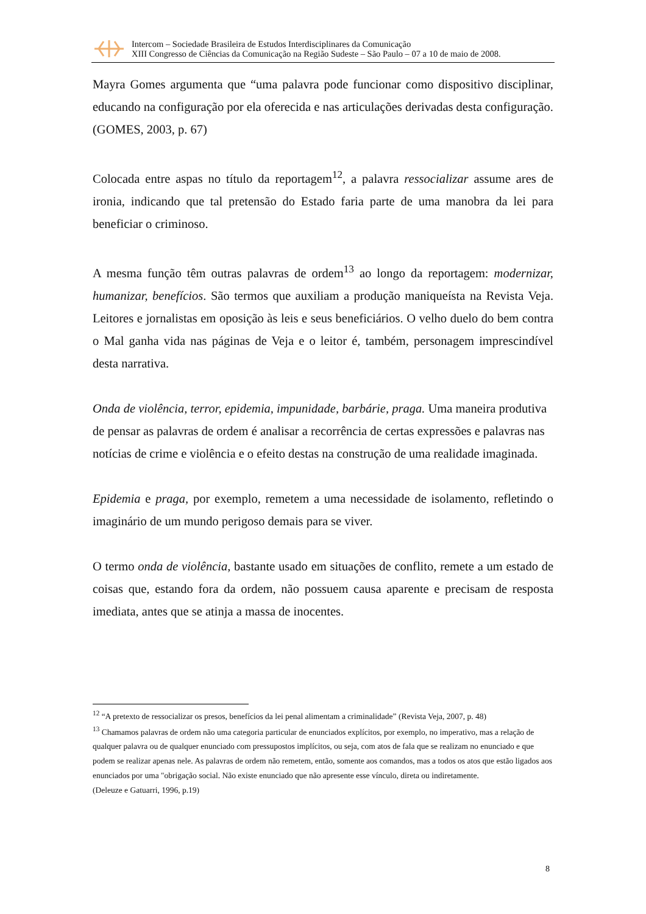Intercom – Sociedade Brasileira de Estudos Interdisciplinares da Comunicação
XIII Congresso de Ciências da Comunicação na Região Sudeste – São Paulo – 07 a 10 de maio de 2008.
Mayra Gomes argumenta que “uma palavra pode funcionar como dispositivo disciplinar, educando na configuração por ela oferecida e nas articulações derivadas desta configuração. (GOMES, 2003, p. 67)
Colocada entre aspas no título da reportagem<sup>12</sup>, a palavra ressocializar assume ares de ironia, indicando que tal pretensão do Estado faria parte de uma manobra da lei para beneficiar o criminoso.
A mesma função têm outras palavras de ordem<sup>13</sup> ao longo da reportagem: modernizar, humanizar, benefícios. São termos que auxiliam a produção maniqueísta na Revista Veja. Leitores e jornalistas em oposição às leis e seus beneficiários. O velho duelo do bem contra o Mal ganha vida nas páginas de Veja e o leitor é, também, personagem imprescindível desta narrativa.
Onda de violência, terror, epidemia, impunidade, barbárie, praga. Uma maneira produtiva de pensar as palavras de ordem é analisar a recorrência de certas expressões e palavras nas notícias de crime e violência e o efeito destas na construção de uma realidade imaginada.
Epidemia e praga, por exemplo, remetem a uma necessidade de isolamento, refletindo o imaginário de um mundo perigoso demais para se viver.
O termo onda de violência, bastante usado em situações de conflito, remete a um estado de coisas que, estando fora da ordem, não possuem causa aparente e precisam de resposta imediata, antes que se atinja a massa de inocentes.
<sup>12</sup> “A pretexto de ressocializar os presos, benefícios da lei penal alimentam a criminalidade” (Revista Veja, 2007, p. 48)
<sup>13</sup> Chamamos palavras de ordem não uma categoria particular de enunciados explícitos, por exemplo, no imperativo, mas a relação de qualquer palavra ou de qualquer enunciado com pressupostos implícitos, ou seja, com atos de fala que se realizam no enunciado e que podem se realizar apenas nele. As palavras de ordem não remetem, então, somente aos comandos, mas a todos os atos que estão ligados aos enunciados por uma "obrigação social. Não existe enunciado que não apresente esse vínculo, direta ou indiretamente.
(Deleuze e Gatuarri, 1996, p.19)
8